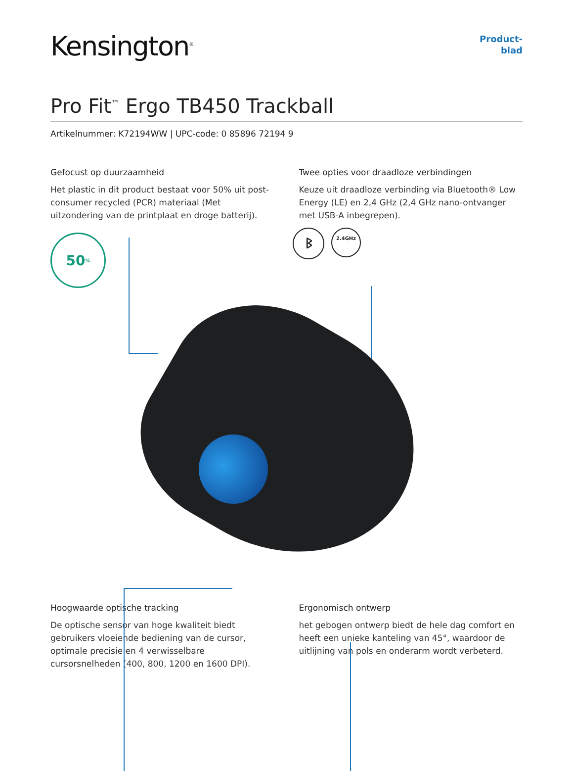Kensington<sup>®</sup>
Product-
blad
Pro Fit<sup>™</sup> Ergo TB450 Trackball
Artikelnummer: K72194WW | UPC-code: 0 85896 72194 9
Gefocust op duurzaamheid
Het plastic in dit product bestaat voor 50% uit post-consumer recycled (PCR) materiaal (Met uitzondering van de printplaat en droge batterij).
Twee opties voor draadloze verbindingen
Keuze uit draadloze verbinding via Bluetooth® Low Energy (LE) en 2,4 GHz (2,4 GHz nano-ontvanger met USB-A inbegrepen).
50<sup>%</sup> ᛒ 2.4GHz
Hoogwaarde optische tracking
De optische sensor van hoge kwaliteit biedt gebruikers vloeiende bediening van de cursor, optimale precisie en 4 verwisselbare cursorsnelheden (400, 800, 1200 en 1600 DPI).
Ergonomisch ontwerp
het gebogen ontwerp biedt de hele dag comfort en heeft een unieke kanteling van 45°, waardoor de uitlijning van pols en onderarm wordt verbeterd.